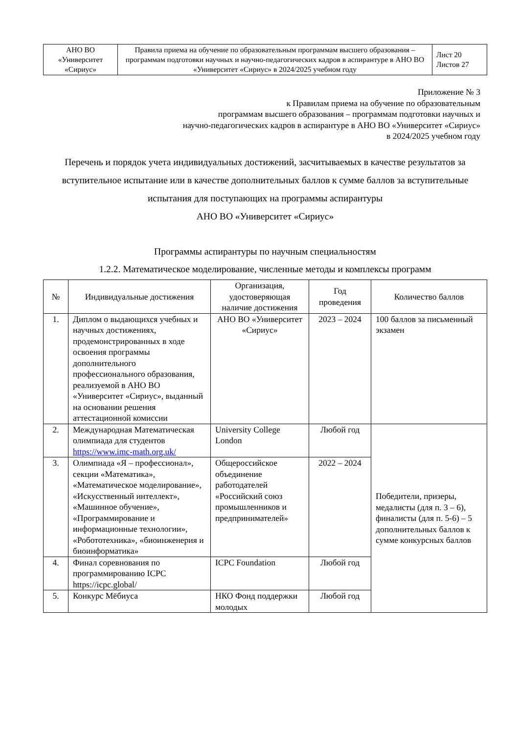| АНО ВО «Университет «Сириус» | Правила приема на обучение по образовательным программам высшего образования – программам подготовки научных и научно-педагогических кадров в аспирантуре в АНО ВО «Университет «Сириус» в 2024/2025 учебном году | Лист 20 Листов 27 |
Приложение № 3
к Правилам приема на обучение по образовательным
программам высшего образования – программам подготовки научных и
научно-педагогических кадров в аспирантуре в АНО ВО «Университет «Сириус»
в 2024/2025 учебном году
Перечень и порядок учета индивидуальных достижений, засчитываемых в качестве результатов за вступительное испытание или в качестве дополнительных баллов к сумме баллов за вступительные испытания для поступающих на программы аспирантуры
АНО ВО «Университет «Сириус»
Программы аспирантуры по научным специальностям
1.2.2. Математическое моделирование, численные методы и комплексы программ
| № | Индивидуальные достижения | Организация, удостоверяющая наличие достижения | Год проведения | Количество баллов |
| --- | --- | --- | --- | --- |
| 1. | Диплом о выдающихся учебных и научных достижениях, продемонстрированных в ходе освоения программы дополнительного профессионального образования, реализуемой в АНО ВО «Университет «Сириус», выданный на основании решения аттестационной комиссии | АНО ВО «Университет «Сириус» | 2023 – 2024 | 100 баллов за письменный экзамен |
| 2. | Международная Математическая олимпиада для студентов https://www.imc-math.org.uk/ | University College London | Любой год | Победители, призеры, медалисты (для п. 3 – 6), финалисты (для п. 5-6) – 5 дополнительных баллов к сумме конкурсных баллов |
| 3. | Олимпиада «Я – профессионал», секции «Математика», «Математическое моделирование», «Искусственный интеллект», «Машинное обучение», «Программирование и информационные технологии», «Робототехника», «биоинженерия и биоинформатика» | Общероссийское объединение работодателей «Российский союз промышленников и предпринимателей» | 2022 – 2024 | |
| 4. | Финал соревнования по программированию ICPC https://icpc.global/ | ICPC Foundation | Любой год | |
| 5. | Конкурс Мёбиуса | НКО Фонд поддержки молодых | Любой год | |